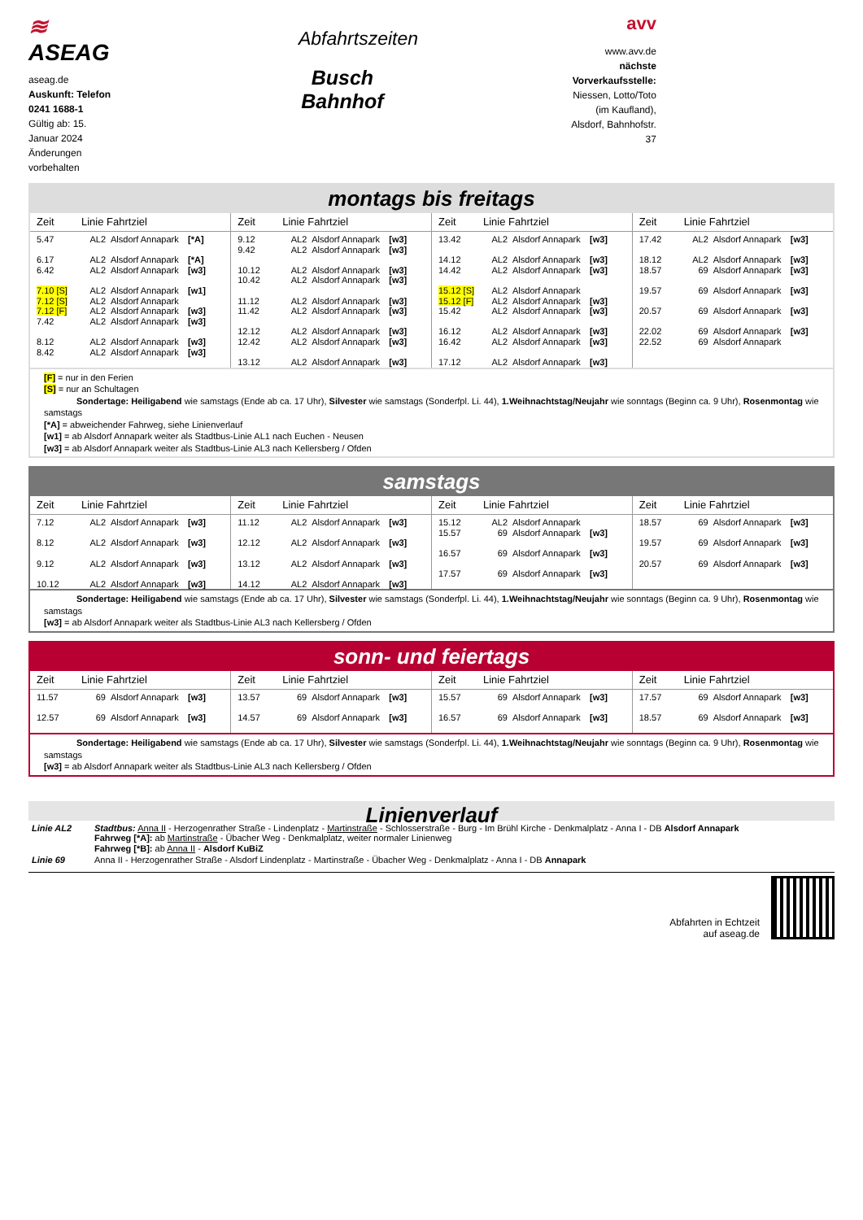≋ ASEAG
aseag.de
Auskunft: Telefon 0241 1688-1
Gültig ab: 15. Januar 2024
Änderungen vorbehalten
Abfahrtszeiten
Busch Bahnhof
avv
www.avv.de
nächste Vorverkaufsstelle:
Niessen, Lotto/Toto (im Kaufland),
Alsdorf, Bahnhofstr. 37
montags bis freitags
| Zeit Linie Fahrtziel 5.47 AL2 Alsdorf Annapark [*A] 6.17 AL2 Alsdorf Annapark [*A] 6.42 AL2 Alsdorf Annapark [w3] 7.10 [S] AL2 Alsdorf Annapark [w1] 7.12 [S] AL2 Alsdorf Annapark 7.12 [F] AL2 Alsdorf Annapark [w3] 7.42 AL2 Alsdorf Annapark [w3] 8.12 AL2 Alsdorf Annapark [w3] 8.42 AL2 Alsdorf Annapark [w3] | Zeit Linie Fahrtziel 9.12 AL2 Alsdorf Annapark [w3] 9.42 AL2 Alsdorf Annapark [w3] 10.12 AL2 Alsdorf Annapark [w3] 10.42 AL2 Alsdorf Annapark [w3] 11.12 AL2 Alsdorf Annapark [w3] 11.42 AL2 Alsdorf Annapark [w3] 12.12 AL2 Alsdorf Annapark [w3] 12.42 AL2 Alsdorf Annapark [w3] 13.12 AL2 Alsdorf Annapark [w3] | Zeit Linie Fahrtziel 13.42 AL2 Alsdorf Annapark [w3] 14.12 AL2 Alsdorf Annapark [w3] 14.42 AL2 Alsdorf Annapark [w3] 15.12 [S] AL2 Alsdorf Annapark 15.12 [F] AL2 Alsdorf Annapark [w3] 15.42 AL2 Alsdorf Annapark [w3] 16.12 AL2 Alsdorf Annapark [w3] 16.42 AL2 Alsdorf Annapark [w3] 17.12 AL2 Alsdorf Annapark [w3] | Zeit Linie Fahrtziel 17.42 AL2 Alsdorf Annapark [w3] 18.12 AL2 Alsdorf Annapark [w3] 18.57 69 Alsdorf Annapark [w3] 19.57 69 Alsdorf Annapark [w3] 20.57 69 Alsdorf Annapark [w3] 22.02 69 Alsdorf Annapark [w3] 22.52 69 Alsdorf Annapark |
[F] = nur in den Ferien
[S] = nur an Schultagen
Sondertage: Heiligabend wie samstags (Ende ab ca. 17 Uhr), Silvester wie samstags (Sonderfpl. Li. 44), 1.Weihnachtstag/Neujahr wie sonntags (Beginn ca. 9 Uhr), Rosenmontag wie samstags
[*A] = abweichender Fahrweg, siehe Linienverlauf
[w1] = ab Alsdorf Annapark weiter als Stadtbus-Linie AL1 nach Euchen - Neusen
[w3] = ab Alsdorf Annapark weiter als Stadtbus-Linie AL3 nach Kellersberg / Ofden
samstags
| Zeit Linie Fahrtziel 7.12 AL2 Alsdorf Annapark [w3] 8.12 AL2 Alsdorf Annapark [w3] 9.12 AL2 Alsdorf Annapark [w3] 10.12 AL2 Alsdorf Annapark [w3] | Zeit Linie Fahrtziel 11.12 AL2 Alsdorf Annapark [w3] 12.12 AL2 Alsdorf Annapark [w3] 13.12 AL2 Alsdorf Annapark [w3] 14.12 AL2 Alsdorf Annapark [w3] | Zeit Linie Fahrtziel 15.12 AL2 Alsdorf Annapark 15.57 69 Alsdorf Annapark [w3] 16.57 69 Alsdorf Annapark [w3] 17.57 69 Alsdorf Annapark [w3] | Zeit Linie Fahrtziel 18.57 69 Alsdorf Annapark [w3] 19.57 69 Alsdorf Annapark [w3] 20.57 69 Alsdorf Annapark [w3] |
Sondertage: Heiligabend wie samstags (Ende ab ca. 17 Uhr), Silvester wie samstags (Sonderfpl. Li. 44), 1.Weihnachtstag/Neujahr wie sonntags (Beginn ca. 9 Uhr), Rosenmontag wie samstags
[w3] = ab Alsdorf Annapark weiter als Stadtbus-Linie AL3 nach Kellersberg / Ofden
sonn- und feiertags
| Zeit Linie Fahrtziel 11.57 69 Alsdorf Annapark [w3] 12.57 69 Alsdorf Annapark [w3] | Zeit Linie Fahrtziel 13.57 69 Alsdorf Annapark [w3] 14.57 69 Alsdorf Annapark [w3] | Zeit Linie Fahrtziel 15.57 69 Alsdorf Annapark [w3] 16.57 69 Alsdorf Annapark [w3] | Zeit Linie Fahrtziel 17.57 69 Alsdorf Annapark [w3] 18.57 69 Alsdorf Annapark [w3] |
Sondertage: Heiligabend wie samstags (Ende ab ca. 17 Uhr), Silvester wie samstags (Sonderfpl. Li. 44), 1.Weihnachtstag/Neujahr wie sonntags (Beginn ca. 9 Uhr), Rosenmontag wie samstags
[w3] = ab Alsdorf Annapark weiter als Stadtbus-Linie AL3 nach Kellersberg / Ofden
Linienverlauf
| Linie AL2 | Stadtbus: Anna II - Herzogenrather Straße - Lindenplatz - Martinstraße - Schlosserstraße - Burg - Im Brühl Kirche - Denkmalplatz - Anna I - DB Alsdorf Annapark Fahrweg [*A]: ab Martinstraße - Übacher Weg - Denkmalplatz, weiter normaler Linienweg Fahrweg [*B]: ab Anna II - Alsdorf KuBiZ |
| Linie 69 | Anna II - Herzogenrather Straße - Alsdorf Lindenplatz - Martinstraße - Übacher Weg - Denkmalplatz - Anna I - DB Annapark |
Abfahrten in Echtzeit
auf aseag.de